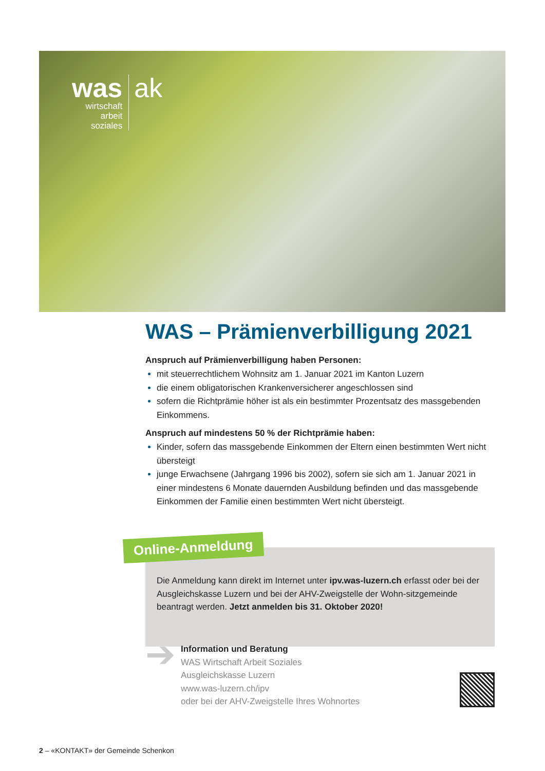was
wirtschaft
arbeit
soziales
ak
WAS – Prämienverbilligung 2021
Anspruch auf Prämienverbilligung haben Personen:
mit steuerrechtlichem Wohnsitz am 1. Januar 2021 im Kanton Luzern
die einem obligatorischen Krankenversicherer angeschlossen sind
sofern die Richtprämie höher ist als ein bestimmter Prozentsatz des massgebenden Einkommens.
Anspruch auf mindestens 50 % der Richtprämie haben:
Kinder, sofern das massgebende Einkommen der Eltern einen bestimmten Wert nicht übersteigt
junge Erwachsene (Jahrgang 1996 bis 2002), sofern sie sich am 1. Januar 2021 in einer mindestens 6 Monate dauernden Ausbildung befinden und das massgebende Einkommen der Familie einen bestimmten Wert nicht übersteigt.
Die Anmeldung kann direkt im Internet unter ipv.was-luzern.ch erfasst oder bei der Ausgleichskasse Luzern und bei der AHV-Zweigstelle der Wohn-sitzgemeinde beantragt werden. Jetzt anmelden bis 31. Oktober 2020!
Online-Anmeldung
➔
Information und Beratung
WAS Wirtschaft Arbeit Soziales
Ausgleichskasse Luzern
www.was-luzern.ch/ipv
oder bei der AHV-Zweigstelle Ihres Wohnortes
2 – «KONTAKT» der Gemeinde Schenkon